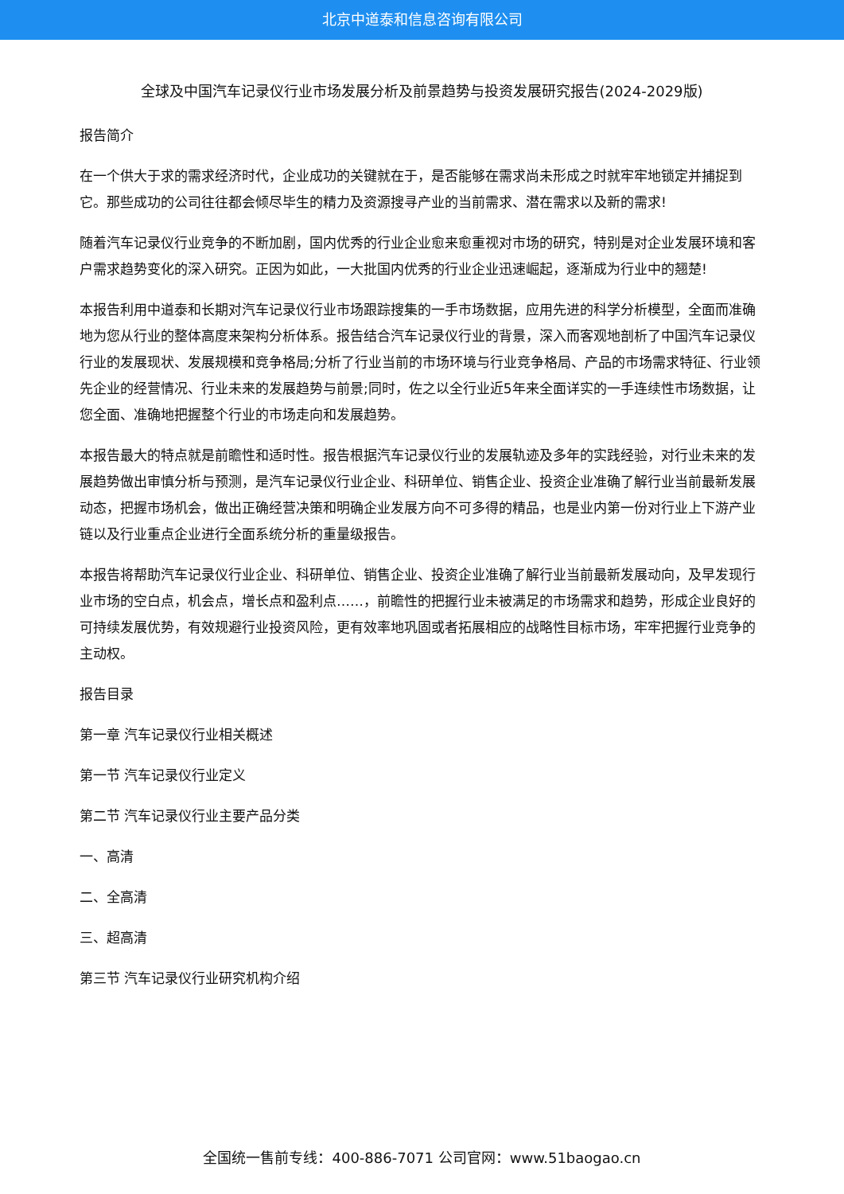北京中道泰和信息咨询有限公司
全球及中国汽车记录仪行业市场发展分析及前景趋势与投资发展研究报告(2024-2029版)
报告简介
在一个供大于求的需求经济时代，企业成功的关键就在于，是否能够在需求尚未形成之时就牢牢地锁定并捕捉到它。那些成功的公司往往都会倾尽毕生的精力及资源搜寻产业的当前需求、潜在需求以及新的需求!
随着汽车记录仪行业竞争的不断加剧，国内优秀的行业企业愈来愈重视对市场的研究，特别是对企业发展环境和客户需求趋势变化的深入研究。正因为如此，一大批国内优秀的行业企业迅速崛起，逐渐成为行业中的翘楚!
本报告利用中道泰和长期对汽车记录仪行业市场跟踪搜集的一手市场数据，应用先进的科学分析模型，全面而准确地为您从行业的整体高度来架构分析体系。报告结合汽车记录仪行业的背景，深入而客观地剖析了中国汽车记录仪行业的发展现状、发展规模和竞争格局;分析了行业当前的市场环境与行业竞争格局、产品的市场需求特征、行业领先企业的经营情况、行业未来的发展趋势与前景;同时，佐之以全行业近5年来全面详实的一手连续性市场数据，让您全面、准确地把握整个行业的市场走向和发展趋势。
本报告最大的特点就是前瞻性和适时性。报告根据汽车记录仪行业的发展轨迹及多年的实践经验，对行业未来的发展趋势做出审慎分析与预测，是汽车记录仪行业企业、科研单位、销售企业、投资企业准确了解行业当前最新发展动态，把握市场机会，做出正确经营决策和明确企业发展方向不可多得的精品，也是业内第一份对行业上下游产业链以及行业重点企业进行全面系统分析的重量级报告。
本报告将帮助汽车记录仪行业企业、科研单位、销售企业、投资企业准确了解行业当前最新发展动向，及早发现行业市场的空白点，机会点，增长点和盈利点……，前瞻性的把握行业未被满足的市场需求和趋势，形成企业良好的可持续发展优势，有效规避行业投资风险，更有效率地巩固或者拓展相应的战略性目标市场，牢牢把握行业竞争的主动权。
报告目录
第一章 汽车记录仪行业相关概述
第一节 汽车记录仪行业定义
第二节 汽车记录仪行业主要产品分类
一、高清
二、全高清
三、超高清
第三节 汽车记录仪行业研究机构介绍
全国统一售前专线：400-886-7071 公司官网：www.51baogao.cn